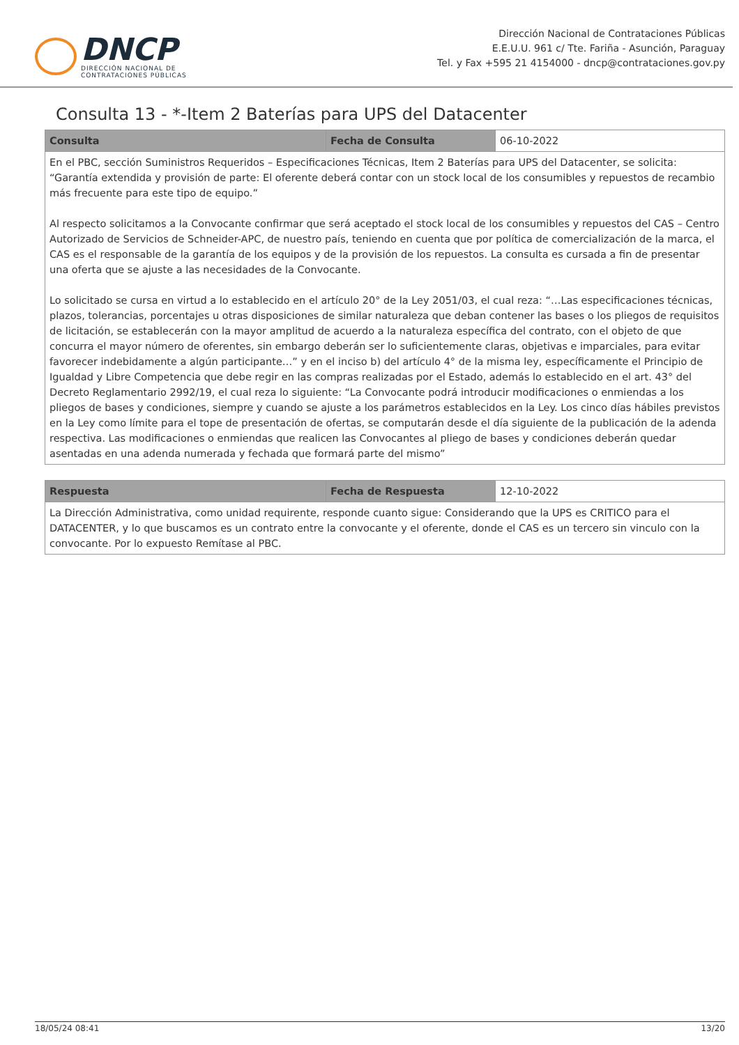DNCP
DIRECCIÓN NACIONAL DE
CONTRATACIONES PÚBLICAS
Dirección Nacional de Contrataciones Públicas
E.E.U.U. 961 c/ Tte. Fariña - Asunción, Paraguay
Tel. y Fax +595 21 4154000 - dncp@contrataciones.gov.py
Consulta 13 - *-Item 2 Baterías para UPS del Datacenter
| Consulta | Fecha de Consulta | 06-10-2022 |
| En el PBC, sección Suministros Requeridos – Especificaciones Técnicas, Item 2 Baterías para UPS del Datacenter, se solicita: “Garantía extendida y provisión de parte: El oferente deberá contar con un stock local de los consumibles y repuestos de recambio más frecuente para este tipo de equipo.” Al respecto solicitamos a la Convocante confirmar que será aceptado el stock local de los consumibles y repuestos del CAS – Centro Autorizado de Servicios de Schneider-APC, de nuestro país, teniendo en cuenta que por política de comercialización de la marca, el CAS es el responsable de la garantía de los equipos y de la provisión de los repuestos. La consulta es cursada a fin de presentar una oferta que se ajuste a las necesidades de la Convocante. Lo solicitado se cursa en virtud a lo establecido en el artículo 20° de la Ley 2051/03, el cual reza: “…Las especificaciones técnicas, plazos, tolerancias, porcentajes u otras disposiciones de similar naturaleza que deban contener las bases o los pliegos de requisitos de licitación, se establecerán con la mayor amplitud de acuerdo a la naturaleza específica del contrato, con el objeto de que concurra el mayor número de oferentes, sin embargo deberán ser lo suficientemente claras, objetivas e imparciales, para evitar favorecer indebidamente a algún participante…” y en el inciso b) del artículo 4° de la misma ley, específicamente el Principio de Igualdad y Libre Competencia que debe regir en las compras realizadas por el Estado, además lo establecido en el art. 43° del Decreto Reglamentario 2992/19, el cual reza lo siguiente: “La Convocante podrá introducir modificaciones o enmiendas a los pliegos de bases y condiciones, siempre y cuando se ajuste a los parámetros establecidos en la Ley. Los cinco días hábiles previstos en la Ley como límite para el tope de presentación de ofertas, se computarán desde el día siguiente de la publicación de la adenda respectiva. Las modificaciones o enmiendas que realicen las Convocantes al pliego de bases y condiciones deberán quedar asentadas en una adenda numerada y fechada que formará parte del mismo” | | |
| Respuesta | Fecha de Respuesta | 12-10-2022 |
| La Dirección Administrativa, como unidad requirente, responde cuanto sigue: Considerando que la UPS es CRITICO para el DATACENTER, y lo que buscamos es un contrato entre la convocante y el oferente, donde el CAS es un tercero sin vinculo con la convocante. Por lo expuesto Remítase al PBC. | | |
18/05/24 08:41 13/20